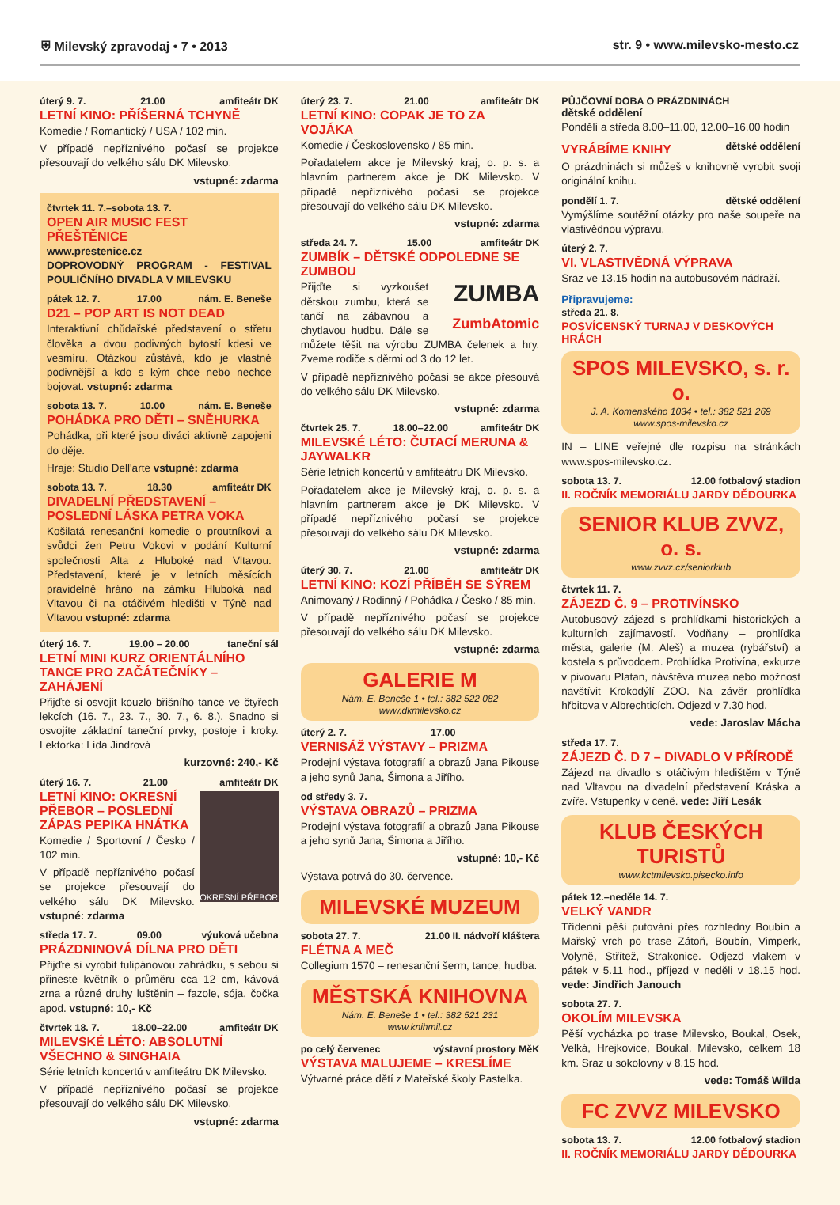⛨ Milevský zpravodaj • 7 • 2013 str. 9 • www.milevsko-mesto.cz
úterý 9. 7. 21.00 amfiteátr DK
LETNÍ KINO: PŘÍŠERNÁ TCHYNĚ
Komedie / Romantický / USA / 102 min.
V případě nepříznivého počasí se projekce přesouvají do velkého sálu DK Milevsko.
vstupné: zdarma
čtvrtek 11. 7.–sobota 13. 7.
OPEN AIR MUSIC FEST PŘEŠTĚNICE
www.prestenice.cz
DOPROVODNÝ PROGRAM - FESTIVAL POULIČNÍHO DIVADLA V MILEVSKU
pátek 12. 7. 17.00 nám. E. Beneše
D21 – POP ART IS NOT DEAD
Interaktivní chůdařské představení o střetu člověka a dvou podivných bytostí kdesi ve vesmíru. Otázkou zůstává, kdo je vlastně podivnější a kdo s kým chce nebo nechce bojovat. vstupné: zdarma
sobota 13. 7. 10.00 nám. E. Beneše
POHÁDKA PRO DĚTI – SNĚHURKA
Pohádka, při které jsou diváci aktivně zapojeni do děje.
Hraje: Studio Dell'arte vstupné: zdarma
sobota 13. 7. 18.30 amfiteátr DK
DIVADELNÍ PŘEDSTAVENÍ – POSLEDNÍ LÁSKA PETRA VOKA
Košilatá renesanční komedie o proutníkovi a svůdci žen Petru Vokovi v podání Kulturní společnosti Alta z Hluboké nad Vltavou. Představení, které je v letních měsících pravidelně hráno na zámku Hluboká nad Vltavou či na otáčivém hledišti v Týně nad Vltavou vstupné: zdarma
úterý 16. 7. 19.00 – 20.00 taneční sál
LETNÍ MINI KURZ ORIENTÁLNÍHO TANCE PRO ZAČÁTEČNÍKY – ZAHÁJENÍ
Přijďte si osvojit kouzlo břišního tance ve čtyřech lekcích (16. 7., 23. 7., 30. 7., 6. 8.). Snadno si osvojíte základní taneční prvky, postoje i kroky. Lektorka: Lída Jindrová
kurzovné: 240,- Kč
úterý 16. 7. 21.00 amfiteátr DK
OKRESNÍ PŘEBOR
LETNÍ KINO: OKRESNÍ PŘEBOR – POSLEDNÍ ZÁPAS PEPIKA HNÁTKA
Komedie / Sportovní / Česko / 102 min.
V případě nepříznivého počasí se projekce přesouvají do velkého sálu DK Milevsko. vstupné: zdarma
středa 17. 7. 09.00 výuková učebna
PRÁZDNINOVÁ DÍLNA PRO DĚTI
Přijďte si vyrobit tulipánovou zahrádku, s sebou si přineste květník o průměru cca 12 cm, kávová zrna a různé druhy luštěnin – fazole, sója, čočka apod. vstupné: 10,- Kč
čtvrtek 18. 7. 18.00–22.00 amfiteátr DK
MILEVSKÉ LÉTO: ABSOLUTNÍ VŠECHNO & SINGHAIA
Série letních koncertů v amfiteátru DK Milevsko.
V případě nepříznivého počasí se projekce přesouvají do velkého sálu DK Milevsko.
vstupné: zdarma
úterý 23. 7. 21.00 amfiteátr DK
LETNÍ KINO: COPAK JE TO ZA VOJÁKA
Komedie / Československo / 85 min.
Pořadatelem akce je Milevský kraj, o. p. s. a hlavním partnerem akce je DK Milevsko. V případě nepříznivého počasí se projekce přesouvají do velkého sálu DK Milevsko.
vstupné: zdarma
středa 24. 7. 15.00 amfiteátr DK
ZUMBÍK – DĚTSKÉ ODPOLEDNE SE ZUMBOU
ZUMBA
ZumbAtomic
Přijďte si vyzkoušet dětskou zumbu, která se tančí na zábavnou a chytlavou hudbu. Dále se můžete těšit na výrobu ZUMBA čelenek a hry. Zveme rodiče s dětmi od 3 do 12 let.
V případě nepříznivého počasí se akce přesouvá do velkého sálu DK Milevsko.
vstupné: zdarma
čtvrtek 25. 7. 18.00–22.00 amfiteátr DK
MILEVSKÉ LÉTO: ČUTACÍ MERUNA & JAYWALKR
Série letních koncertů v amfiteátru DK Milevsko.
Pořadatelem akce je Milevský kraj, o. p. s. a hlavním partnerem akce je DK Milevsko. V případě nepříznivého počasí se projekce přesouvají do velkého sálu DK Milevsko.
vstupné: zdarma
úterý 30. 7. 21.00 amfiteátr DK
LETNÍ KINO: KOZÍ PŘÍBĚH SE SÝREM
Animovaný / Rodinný / Pohádka / Česko / 85 min.
V případě nepříznivého počasí se projekce přesouvají do velkého sálu DK Milevsko.
vstupné: zdarma
GALERIE M
Nám. E. Beneše 1 • tel.: 382 522 082
www.dkmilevsko.cz
úterý 2. 7. 17.00
VERNISÁŽ VÝSTAVY – PRIZMA
Prodejní výstava fotografií a obrazů Jana Pikouse a jeho synů Jana, Šimona a Jiřího.
od středy 3. 7.
VÝSTAVA OBRAZŮ – PRIZMA
Prodejní výstava fotografií a obrazů Jana Pikouse a jeho synů Jana, Šimona a Jiřího.
vstupné: 10,- Kč
Výstava potrvá do 30. července.
MILEVSKÉ MUZEUM
sobota 27. 7. 21.00 II. nádvoří kláštera
FLÉTNA A MEČ
Collegium 1570 – renesanční šerm, tance, hudba.
MĚSTSKÁ KNIHOVNA
Nám. E. Beneše 1 • tel.: 382 521 231
www.knihmil.cz
po celý červenec výstavní prostory MěK
VÝSTAVA MALUJEME – KRESLÍME
Výtvarné práce dětí z Mateřské školy Pastelka.
PŮJČOVNÍ DOBA O PRÁZDNINÁCH
dětské oddělení
Pondělí a středa 8.00–11.00, 12.00–16.00 hodin
VYRÁBÍME KNIHY
dětské oddělení
O prázdninách si můžeš v knihovně vyrobit svoji originální knihu.
pondělí 1. 7. dětské oddělení
Vymýšlíme soutěžní otázky pro naše soupeře na vlastivědnou výpravu.
úterý 2. 7.
VI. VLASTIVĚDNÁ VÝPRAVA
Sraz ve 13.15 hodin na autobusovém nádraží.
Připravujeme:
středa 21. 8.
POSVÍCENSKÝ TURNAJ V DESKOVÝCH HRÁCH
SPOS MILEVSKO, s. r. o.
J. A. Komenského 1034 • tel.: 382 521 269
www.spos-milevsko.cz
IN – LINE veřejné dle rozpisu na stránkách www.spos-milevsko.cz.
sobota 13. 7. 12.00 fotbalový stadion
II. ROČNÍK MEMORIÁLU JARDY DĚDOURKA
SENIOR KLUB ZVVZ, o. s.
www.zvvz.cz/seniorklub
čtvrtek 11. 7.
ZÁJEZD Č. 9 – PROTIVÍNSKO
Autobusový zájezd s prohlídkami historických a kulturních zajímavostí. Vodňany – prohlídka města, galerie (M. Aleš) a muzea (rybářství) a kostela s průvodcem. Prohlídka Protivína, exkurze v pivovaru Platan, návštěva muzea nebo možnost navštívit Krokodýlí ZOO. Na závěr prohlídka hřbitova v Albrechticích. Odjezd v 7.30 hod.
vede: Jaroslav Mácha
středa 17. 7.
ZÁJEZD Č. D 7 – DIVADLO V PŘÍRODĚ
Zájezd na divadlo s otáčivým hledištěm v Týně nad Vltavou na divadelní představení Kráska a zvíře. Vstupenky v ceně. vede: Jiří Lesák
KLUB ČESKÝCH TURISTŮ
www.kctmilevsko.pisecko.info
pátek 12.–neděle 14. 7.
VELKÝ VANDR
Třídenní pěší putování přes rozhledny Boubín a Mařský vrch po trase Zátoň, Boubín, Vimperk, Volyně, Střítež, Strakonice. Odjezd vlakem v pátek v 5.11 hod., příjezd v neděli v 18.15 hod. vede: Jindřich Janouch
sobota 27. 7.
OKOLÍM MILEVSKA
Pěší vycházka po trase Milevsko, Boukal, Osek, Velká, Hrejkovice, Boukal, Milevsko, celkem 18 km. Sraz u sokolovny v 8.15 hod.
vede: Tomáš Wilda
FC ZVVZ MILEVSKO
sobota 13. 7. 12.00 fotbalový stadion
II. ROČNÍK MEMORIÁLU JARDY DĚDOURKA